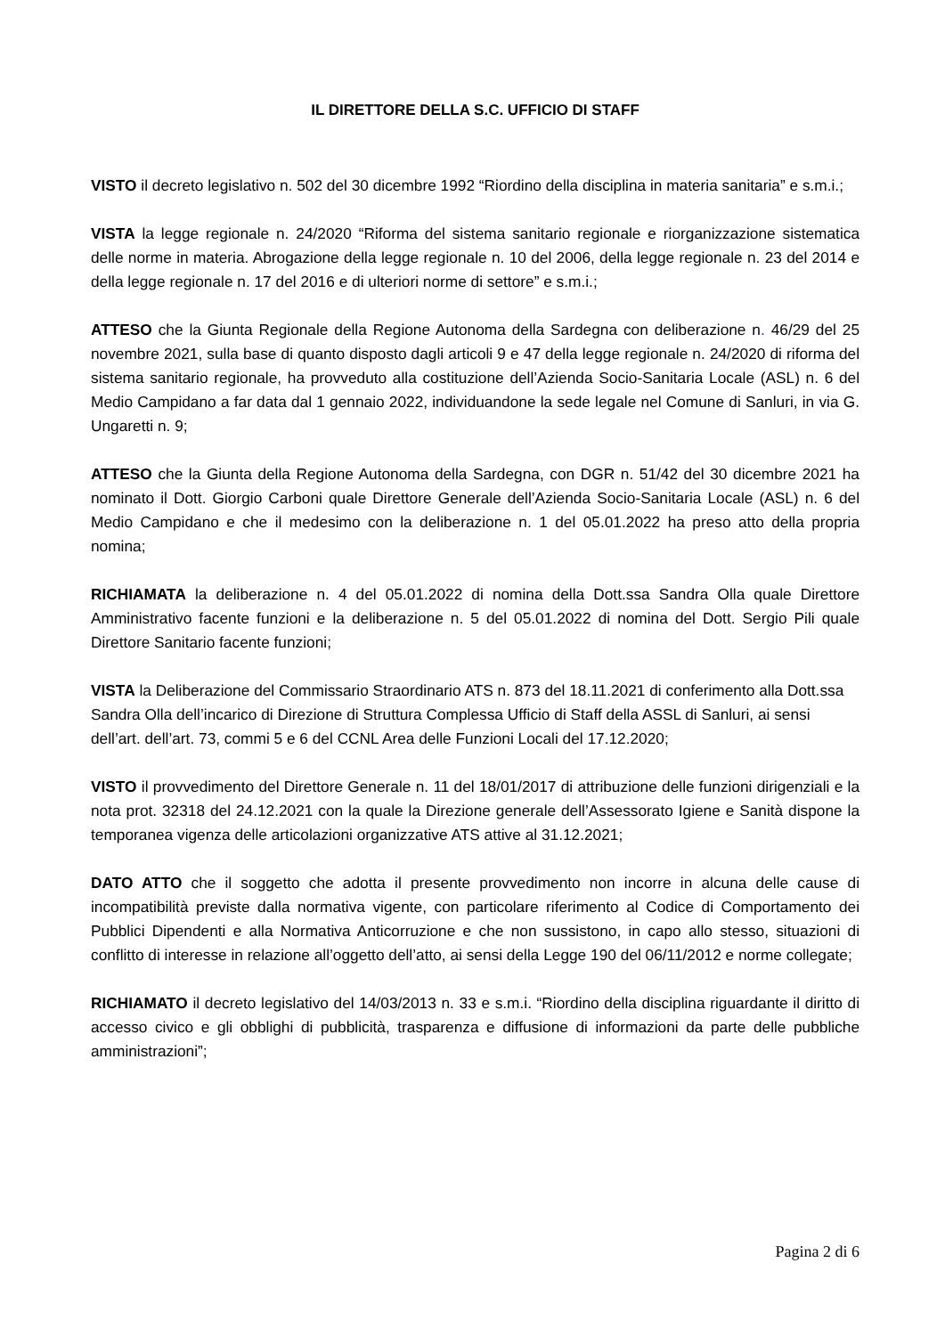IL DIRETTORE DELLA S.C. UFFICIO DI STAFF
VISTO il decreto legislativo n. 502 del 30 dicembre 1992 “Riordino della disciplina in materia sanitaria” e s.m.i.;
VISTA la legge regionale n. 24/2020 “Riforma del sistema sanitario regionale e riorganizzazione sistematica delle norme in materia. Abrogazione della legge regionale n. 10 del 2006, della legge regionale n. 23 del 2014 e della legge regionale n. 17 del 2016 e di ulteriori norme di settore” e s.m.i.;
ATTESO che la Giunta Regionale della Regione Autonoma della Sardegna con deliberazione n. 46/29 del 25 novembre 2021, sulla base di quanto disposto dagli articoli 9 e 47 della legge regionale n. 24/2020 di riforma del sistema sanitario regionale, ha provveduto alla costituzione dell’Azienda Socio-Sanitaria Locale (ASL) n. 6 del Medio Campidano a far data dal 1 gennaio 2022, individuandone la sede legale nel Comune di Sanluri, in via G. Ungaretti n. 9;
ATTESO che la Giunta della Regione Autonoma della Sardegna, con DGR n. 51/42 del 30 dicembre 2021 ha nominato il Dott. Giorgio Carboni quale Direttore Generale dell’Azienda Socio-Sanitaria Locale (ASL) n. 6 del Medio Campidano e che il medesimo con la deliberazione n. 1 del 05.01.2022 ha preso atto della propria nomina;
RICHIAMATA la deliberazione n. 4 del 05.01.2022 di nomina della Dott.ssa Sandra Olla quale Direttore Amministrativo facente funzioni e la deliberazione n. 5 del 05.01.2022 di nomina del Dott. Sergio Pili quale Direttore Sanitario facente funzioni;
VISTA la Deliberazione del Commissario Straordinario ATS n. 873 del 18.11.2021 di conferimento alla Dott.ssa Sandra Olla dell’incarico di Direzione di Struttura Complessa Ufficio di Staff della ASSL di Sanluri, ai sensi dell’art. dell’art. 73, commi 5 e 6 del CCNL Area delle Funzioni Locali del 17.12.2020;
VISTO il provvedimento del Direttore Generale n. 11 del 18/01/2017 di attribuzione delle funzioni dirigenziali e la nota prot. 32318 del 24.12.2021 con la quale la Direzione generale dell’Assessorato Igiene e Sanità dispone la temporanea vigenza delle articolazioni organizzative ATS attive al 31.12.2021;
DATO ATTO che il soggetto che adotta il presente provvedimento non incorre in alcuna delle cause di incompatibilità previste dalla normativa vigente, con particolare riferimento al Codice di Comportamento dei Pubblici Dipendenti e alla Normativa Anticorruzione e che non sussistono, in capo allo stesso, situazioni di conflitto di interesse in relazione all’oggetto dell’atto, ai sensi della Legge 190 del 06/11/2012 e norme collegate;
RICHIAMATO il decreto legislativo del 14/03/2013 n. 33 e s.m.i. “Riordino della disciplina riguardante il diritto di accesso civico e gli obblighi di pubblicità, trasparenza e diffusione di informazioni da parte delle pubbliche amministrazioni”;
Pagina 2 di 6